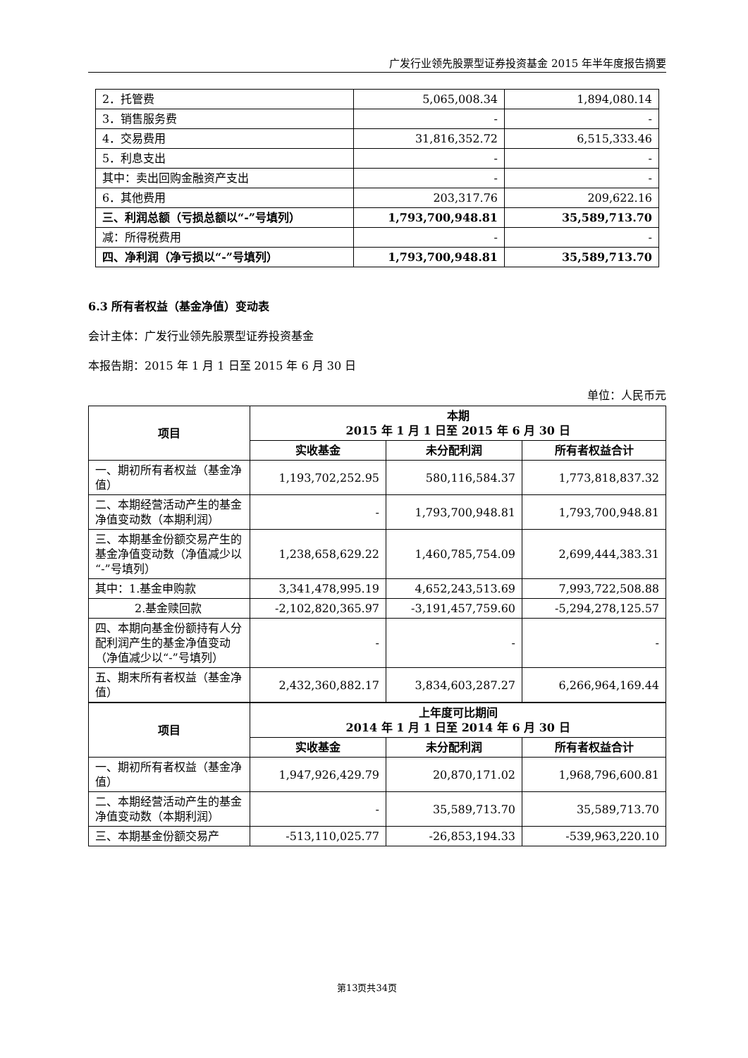广发行业领先股票型证券投资基金 2015 年半年度报告摘要
| 2．托管费 | 5,065,008.34 | 1,894,080.14 |
| 3．销售服务费 | - | - |
| 4．交易费用 | 31,816,352.72 | 6,515,333.46 |
| 5．利息支出 | - | - |
| 其中：卖出回购金融资产支出 | - | - |
| 6．其他费用 | 203,317.76 | 209,622.16 |
| 三、利润总额（亏损总额以“-”号填列） | 1,793,700,948.81 | 35,589,713.70 |
| 减：所得税费用 | - | - |
| 四、净利润（净亏损以“-”号填列） | 1,793,700,948.81 | 35,589,713.70 |
6.3 所有者权益（基金净值）变动表
会计主体：广发行业领先股票型证券投资基金
本报告期：2015 年 1 月 1 日至 2015 年 6 月 30 日
单位：人民币元
| 项目 | 本期 2015 年 1 月 1 日至 2015 年 6 月 30 日 | | |
| --- | --- | --- | --- |
| | 实收基金 | 未分配利润 | 所有者权益合计 |
| 一、期初所有者权益（基金净值） | 1,193,702,252.95 | 580,116,584.37 | 1,773,818,837.32 |
| 二、本期经营活动产生的基金净值变动数（本期利润） | - | 1,793,700,948.81 | 1,793,700,948.81 |
| 三、本期基金份额交易产生的基金净值变动数（净值减少以“-”号填列） | 1,238,658,629.22 | 1,460,785,754.09 | 2,699,444,383.31 |
| 其中：1.基金申购款 | 3,341,478,995.19 | 4,652,243,513.69 | 7,993,722,508.88 |
| 2.基金赎回款 | -2,102,820,365.97 | -3,191,457,759.60 | -5,294,278,125.57 |
| 四、本期向基金份额持有人分配利润产生的基金净值变动（净值减少以“-”号填列） | - | - | - |
| 五、期末所有者权益（基金净值） | 2,432,360,882.17 | 3,834,603,287.27 | 6,266,964,169.44 |
| 项目 | 上年度可比期间 2014 年 1 月 1 日至 2014 年 6 月 30 日 | | |
| | 实收基金 | 未分配利润 | 所有者权益合计 |
| 一、期初所有者权益（基金净值） | 1,947,926,429.79 | 20,870,171.02 | 1,968,796,600.81 |
| 二、本期经营活动产生的基金净值变动数（本期利润） | - | 35,589,713.70 | 35,589,713.70 |
| 三、本期基金份额交易产 | -513,110,025.77 | -26,853,194.33 | -539,963,220.10 |
第13页共34页